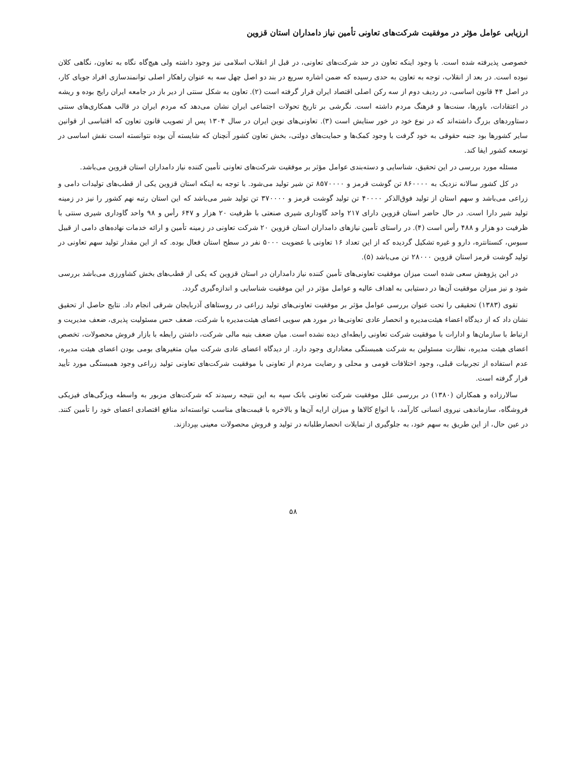ارزیابی عوامل مؤثر در موفقیت شرکت‌های تعاونی تأمین نیاز دامداران استان قزوین
خصوصی پذیرفته شده است. با وجود اینکه تعاون در حد شرکت‌های تعاونی، در قبل از انقلاب اسلامی نیز وجود داشته ولی هیچ‌گاه نگاه به تعاون، نگاهی کلان نبوده است. در بعد از انقلاب، توجه به تعاون به حدی رسیده که ضمن اشاره سریع در بند دو اصل چهل سه به عنوان راهکار اصلی توانمندسازی افراد جویای کار، در اصل ۴۴ قانون اساسی، در ردیف دوم از سه رکن اصلی اقتصاد ایران قرار گرفته است (۲). تعاون به شکل سنتی از دیر باز در جامعه ایران رایج بوده و ریشه در اعتقادات، باورها، سنت‌ها و فرهنگ مردم داشته است. نگرشی بر تاریخ تحولات اجتماعی ایران نشان می‌دهد که مردم ایران در قالب همکاری‌های سنتی دستاوردهای بزرگ داشته‌اند که در نوع خود در خور ستایش است (۳). تعاونی‌های نوین ایران در سال ۱۳۰۴ پس از تصویب قانون تعاون که اقتباسی از قوانین سایر کشورها بود جنبه حقوقی به خود گرفت با وجود کمک‌ها و حمایت‌های دولتی، بخش تعاون کشور آنچنان که شایسته آن بوده نتوانسته است نقش اساسی در توسعه کشور ایفا کند.
مسئله مورد بررسی در این تحقیق، شناسایی و دسته‌بندی عوامل مؤثر بر موفقیت شرکت‌های تعاونی تأمین کننده نیاز دامداران استان قزوین می‌باشد.
در کل کشور سالانه نزدیک به ۸۶۰۰۰۰ تن گوشت قرمز و ۸۵۷۰۰۰۰ تن شیر تولید می‌شود. با توجه به اینکه استان قزوین یکی از قطب‌های تولیدات دامی و زراعی می‌باشد و سهم استان از تولید فوق‌الذکر ۴۰۰۰۰ تن تولید گوشت قرمز و ۳۷۰۰۰۰ تن تولید شیر می‌باشد که این استان رتبه نهم کشور را نیز در زمینه تولید شیر دارا است. در حال حاضر استان قزوین دارای ۲۱۷ واحد گاوداری شیری صنعتی با ظرفیت ۲۰ هزار و ۶۴۷ رأس و ۹۸ واحد گاوداری شیری سنتی با ظرفیت دو هزار و ۴۸۸ رأس است (۴). در راستای تأمین نیازهای دامداران استان قزوین ۲۰ شرکت تعاونی در زمینه تأمین و ارائه خدمات نهاده‌های دامی از قبیل سبوس، کنستانتره، دارو و غیره تشکیل گردیده که از این تعداد ۱۶ تعاونی با عضویت ۵۰۰۰ نفر در سطح استان فعال بوده. که از این مقدار تولید سهم تعاونی در تولید گوشت قرمز استان قزوین ۲۸۰۰۰ تن می‌باشد (۵).
در این پژوهش سعی شده است میزان موفقیت تعاونی‌های تأمین کننده نیاز دامداران در استان قزوین که یکی از قطب‌های بخش کشاورزی می‌باشد بررسی شود و نیز میزان موفقیت آن‌ها در دستیابی به اهداف عالیه و عوامل مؤثر در این موفقیت شناسایی و اندازه‌گیری گردد.
تقوی (۱۳۸۳) تحقیقی را تحت عنوان بررسی عوامل مؤثر بر موفقیت تعاونی‌های تولید زراعی در روستاهای آذربایجان شرقی انجام داد. نتایج حاصل از تحقیق نشان داد که از دیدگاه اعضاء هیئت‌مدیره و انحصار عادی تعاونی‌ها در مورد هم سویی اعضای هیئت‌مدیره با شرکت، ضعف حس مسئولیت پذیری، ضعف مدیریت و ارتباط با سازمان‌ها و ادارات با موفقیت شرکت تعاونی رابطه‌ای دیده نشده است. میان ضعف بنیه مالی شرکت، داشتن رابطه با بازار فروش محصولات، تخصص اعضای هیئت مدیره، نظارت مسئولین به شرکت همبستگی معناداری وجود دارد. از دیدگاه اعضای عادی شرکت میان متغیرهای بومی بودن اعضای هیئت مدیره، عدم استفاده از تجربیات قبلی، وجود اختلافات قومی و محلی و رضایت مردم از تعاونی با موفقیت شرکت‌های تعاونی تولید زراعی وجود همبستگی مورد تأیید قرار گرفته است.
سالارزاده و همکاران (۱۳۸۰) در بررسی علل موفقیت شرکت تعاونی بانک سپه به این نتیجه رسیدند که شرکت‌های مزبور به واسطه ویژگی‌های فیزیکی فروشگاه، سازماندهی نیروی انسانی کارآمد، با انواع کالاها و میزان ارایه آن‌ها و بالاخره با قیمت‌های مناسب توانسته‌اند منافع اقتصادی اعضای خود را تأمین کنند. در عین حال، از این طریق به سهم خود، به جلوگیری از تمایلات انحصارطلبانه در تولید و فروش محصولات معینی بپردازند.
۵۸